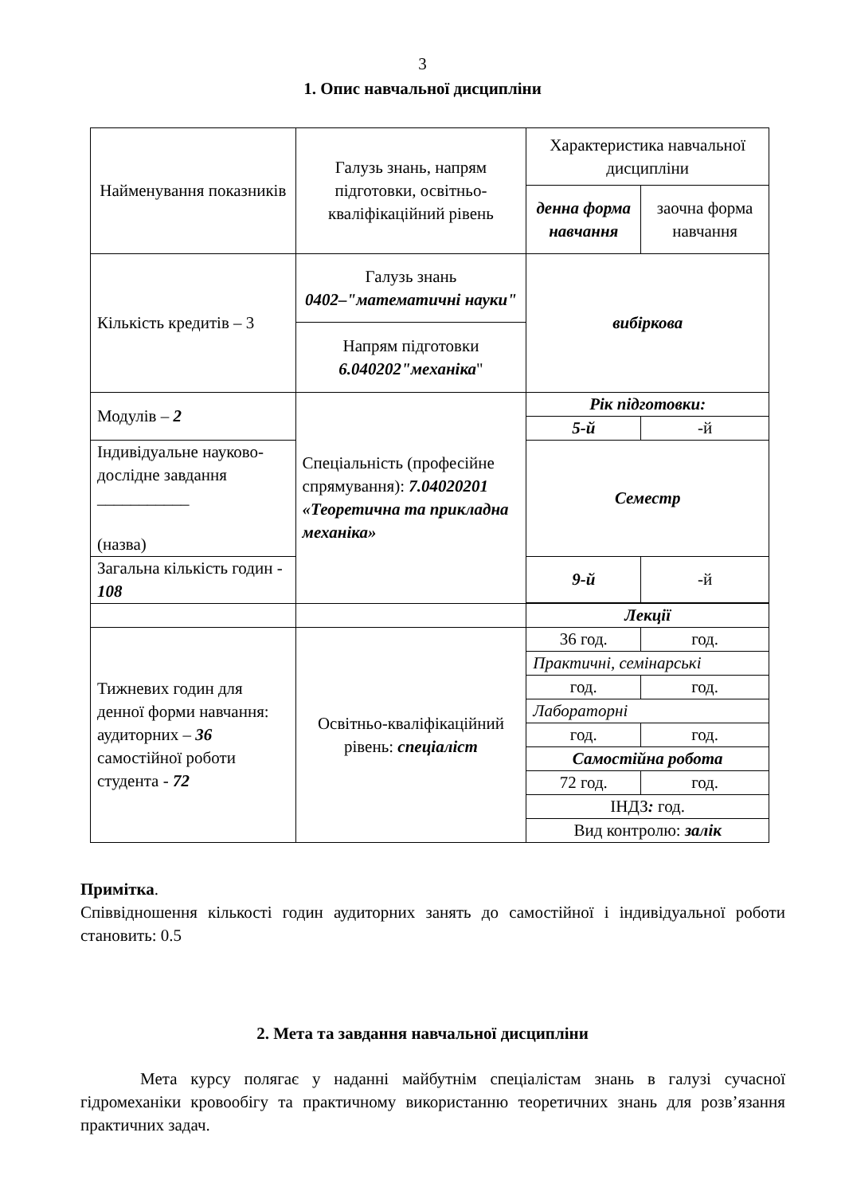3
1. Опис навчальної дисципліни
| Найменування показників | Галузь знань, напрям підготовки, освітньо-кваліфікаційний рівень | Характеристика навчальної дисципліни | |
| | | денна форма навчання | заочна форма навчання |
| Кількість кредитів – 3 | Галузь знань 0402–"математичні науки" | вибіркова | |
| | Напрям підготовки 6.040202"механіка " | | |
| Модулів – 2 | Спеціальність (професійне спрямування): 7.04020201 «Теоретична та прикладна механіка» | Рік підготовки: | |
| | | 5-й | -й |
| Індивідуальне науково-дослідне завдання ___________ (назва) | | Семестр | |
| Загальна кількість годин - 108 | | 9-й | -й |
| | | Лекції | |
| Тижневих годин для денної форми навчання: аудиторних – 36 самостійної роботи студента - 72 | Освітньо-кваліфікаційний рівень: спеціаліст | 36 год. | год. |
| | | Практичні, семінарські | |
| | | год. | год. |
| | | Лабораторні | |
| | | год. | год. |
| | | Самостійна робота | |
| | | 72 год. | год. |
| | | ІНДЗ : год. | |
| | | Вид контролю: залік | |
Примітка.
Співвідношення кількості годин аудиторних занять до самостійної і індивідуальної роботи становить: 0.5
2. Мета та завдання навчальної дисципліни
Мета курсу полягає у наданні майбутнім спеціалістам знань в галузі сучасної гідромеханіки кровообігу та практичному використанню теоретичних знань для розв’язання практичних задач.